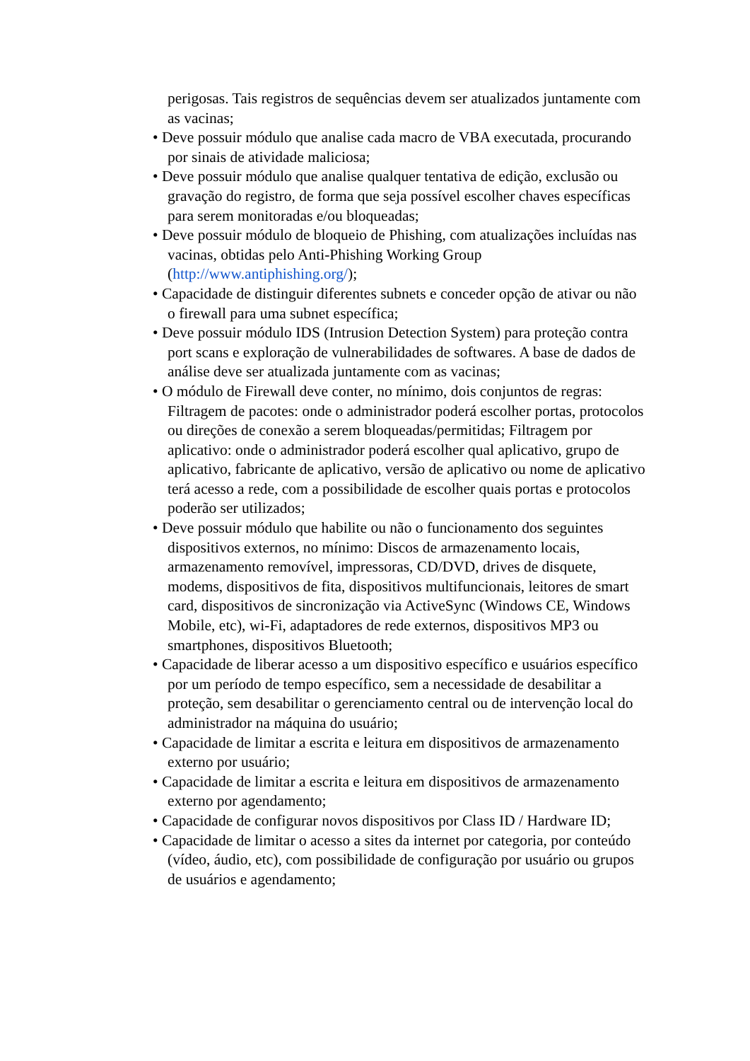perigosas. Tais registros de sequências devem ser atualizados juntamente com as vacinas;
• Deve possuir módulo que analise cada macro de VBA executada, procurando por sinais de atividade maliciosa;
• Deve possuir módulo que analise qualquer tentativa de edição, exclusão ou gravação do registro, de forma que seja possível escolher chaves específicas para serem monitoradas e/ou bloqueadas;
• Deve possuir módulo de bloqueio de Phishing, com atualizações incluídas nas vacinas, obtidas pelo Anti-Phishing Working Group (http://www.antiphishing.org/);
• Capacidade de distinguir diferentes subnets e conceder opção de ativar ou não o firewall para uma subnet específica;
• Deve possuir módulo IDS (Intrusion Detection System) para proteção contra port scans e exploração de vulnerabilidades de softwares. A base de dados de análise deve ser atualizada juntamente com as vacinas;
• O módulo de Firewall deve conter, no mínimo, dois conjuntos de regras: Filtragem de pacotes: onde o administrador poderá escolher portas, protocolos ou direções de conexão a serem bloqueadas/permitidas; Filtragem por aplicativo: onde o administrador poderá escolher qual aplicativo, grupo de aplicativo, fabricante de aplicativo, versão de aplicativo ou nome de aplicativo terá acesso a rede, com a possibilidade de escolher quais portas e protocolos poderão ser utilizados;
• Deve possuir módulo que habilite ou não o funcionamento dos seguintes dispositivos externos, no mínimo: Discos de armazenamento locais, armazenamento removível, impressoras, CD/DVD, drives de disquete, modems, dispositivos de fita, dispositivos multifuncionais, leitores de smart card, dispositivos de sincronização via ActiveSync (Windows CE, Windows Mobile, etc), wi-Fi, adaptadores de rede externos, dispositivos MP3 ou smartphones, dispositivos Bluetooth;
• Capacidade de liberar acesso a um dispositivo específico e usuários específico por um período de tempo específico, sem a necessidade de desabilitar a proteção, sem desabilitar o gerenciamento central ou de intervenção local do administrador na máquina do usuário;
• Capacidade de limitar a escrita e leitura em dispositivos de armazenamento externo por usuário;
• Capacidade de limitar a escrita e leitura em dispositivos de armazenamento externo por agendamento;
• Capacidade de configurar novos dispositivos por Class ID / Hardware ID;
• Capacidade de limitar o acesso a sites da internet por categoria, por conteúdo (vídeo, áudio, etc), com possibilidade de configuração por usuário ou grupos de usuários e agendamento;